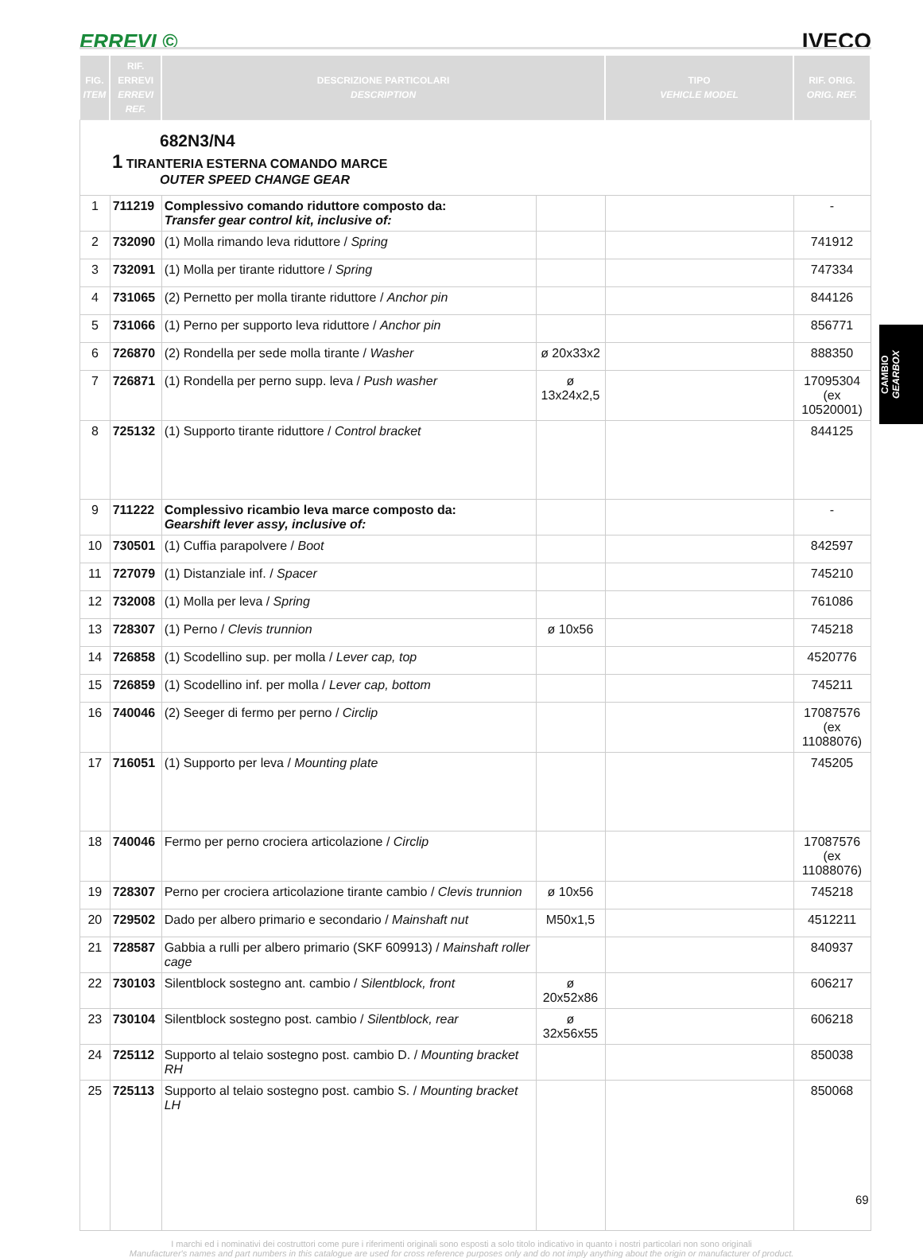ERREVI © IVECO
| FIG. ITEM | RIF. ERREVI ERREVI REF. | DESCRIZIONE PARTICOLARI DESCRIPTION | | TIPO VEHICLE MODEL | RIF. ORIG. ORIG. REF. |
| --- | --- | --- | --- | --- | --- |
| 682N3/N4 1 TIRANTERIA ESTERNA COMANDO MARCE OUTER SPEED CHANGE GEAR | | | | | |
| 1 | 711219 | Complessivo comando riduttore composto da: Transfer gear control kit, inclusive of: | | | - |
| 2 | 732090 | (1) Molla rimando leva riduttore / Spring | | | 741912 |
| 3 | 732091 | (1) Molla per tirante riduttore / Spring | | | 747334 |
| 4 | 731065 | (2) Pernetto per molla tirante riduttore / Anchor pin | | | 844126 |
| 5 | 731066 | (1) Perno per supporto leva riduttore / Anchor pin | | | 856771 |
| 6 | 726870 | (2) Rondella per sede molla tirante / Washer | ø 20x33x2 | | 888350 |
| 7 | 726871 | (1) Rondella per perno supp. leva / Push washer | ø 13x24x2,5 | | 17095304 (ex 10520001) |
| 8 | 725132 | (1) Supporto tirante riduttore / Control bracket | | | 844125 |
| 9 | 711222 | Complessivo ricambio leva marce composto da: Gearshift lever assy, inclusive of: | | | - |
| 10 | 730501 | (1) Cuffia parapolvere / Boot | | | 842597 |
| 11 | 727079 | (1) Distanziale inf. / Spacer | | | 745210 |
| 12 | 732008 | (1) Molla per leva / Spring | | | 761086 |
| 13 | 728307 | (1) Perno / Clevis trunnion | ø 10x56 | | 745218 |
| 14 | 726858 | (1) Scodellino sup. per molla / Lever cap, top | | | 4520776 |
| 15 | 726859 | (1) Scodellino inf. per molla / Lever cap, bottom | | | 745211 |
| 16 | 740046 | (2) Seeger di fermo per perno / Circlip | | | 17087576 (ex 11088076) |
| 17 | 716051 | (1) Supporto per leva / Mounting plate | | | 745205 |
| 18 | 740046 | Fermo per perno crociera articolazione / Circlip | | | 17087576 (ex 11088076) |
| 19 | 728307 | Perno per crociera articolazione tirante cambio / Clevis trunnion | ø 10x56 | | 745218 |
| 20 | 729502 | Dado per albero primario e secondario / Mainshaft nut | M50x1,5 | | 4512211 |
| 21 | 728587 | Gabbia a rulli per albero primario (SKF 609913) / Mainshaft roller cage | | | 840937 |
| 22 | 730103 | Silentblock sostegno ant. cambio / Silentblock, front | ø 20x52x86 | | 606217 |
| 23 | 730104 | Silentblock sostegno post. cambio / Silentblock, rear | ø 32x56x55 | | 606218 |
| 24 | 725112 | Supporto al telaio sostegno post. cambio D. / Mounting bracket RH | | | 850038 |
| 25 | 725113 | Supporto al telaio sostegno post. cambio S. / Mounting bracket LH | | | 850068 |
CAMBIO
GEARBOX
I marchi ed i nominativi dei costruttori come pure i riferimenti originali sono esposti a solo titolo indicativo in quanto i nostri particolari non sono originali
Manufacturer's names and part numbers in this catalogue are used for cross reference purposes only and do not imply anything about the origin or manufacturer of product.
69